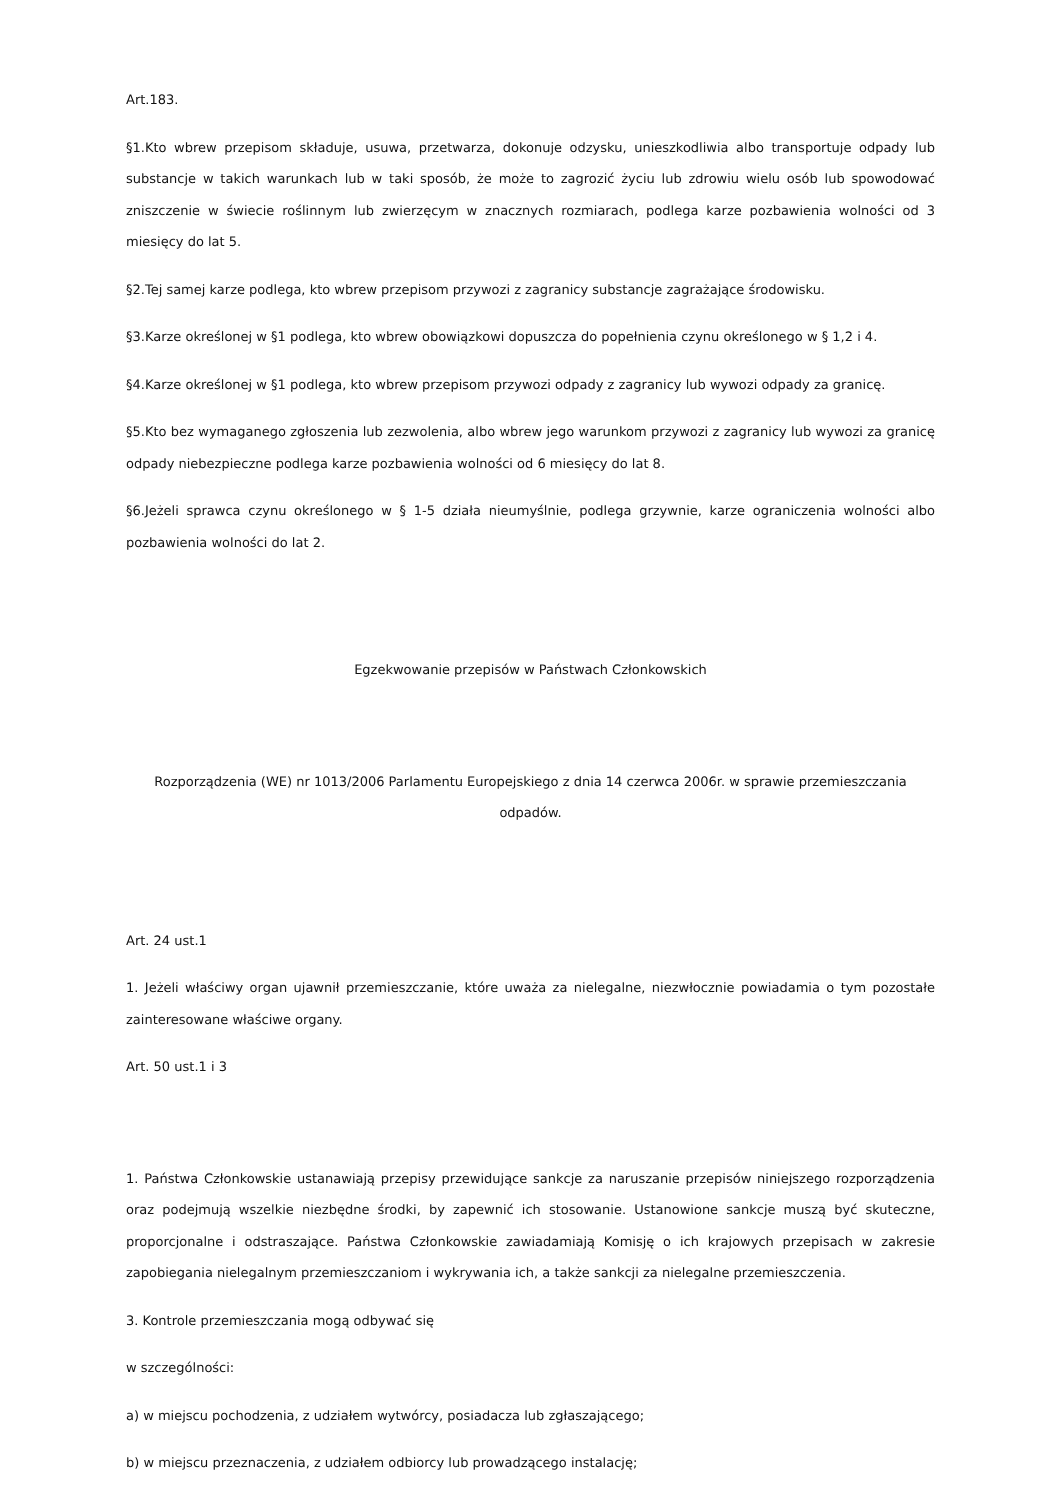Art.183.
§1.Kto wbrew przepisom składuje, usuwa, przetwarza, dokonuje odzysku, unieszkodliwia albo transportuje odpady lub substancje w takich warunkach lub w taki sposób, że może to zagrozić życiu lub zdrowiu wielu osób lub spowodować zniszczenie w świecie roślinnym lub zwierzęcym w znacznych rozmiarach, podlega karze pozbawienia wolności od 3 miesięcy do lat 5.
§2.Tej samej karze podlega, kto wbrew przepisom przywozi z zagranicy substancje zagrażające środowisku.
§3.Karze określonej w §1 podlega, kto wbrew obowiązkowi dopuszcza do popełnienia czynu określonego w § 1,2 i 4.
§4.Karze określonej w §1 podlega, kto wbrew przepisom przywozi odpady z zagranicy lub wywozi odpady za granicę.
§5.Kto bez wymaganego zgłoszenia lub zezwolenia, albo wbrew jego warunkom przywozi z zagranicy lub wywozi za granicę odpady niebezpieczne podlega karze pozbawienia wolności od 6 miesięcy do lat 8.
§6.Jeżeli sprawca czynu określonego w § 1-5 działa nieumyślnie, podlega grzywnie, karze ograniczenia wolności albo pozbawienia wolności do lat 2.
Egzekwowanie przepisów w Państwach Członkowskich
Rozporządzenia (WE) nr 1013/2006 Parlamentu Europejskiego z dnia 14 czerwca 2006r. w sprawie przemieszczania odpadów.
Art. 24 ust.1
1. Jeżeli właściwy organ ujawnił przemieszczanie, które uważa za nielegalne, niezwłocznie powiadamia o tym pozostałe zainteresowane właściwe organy.
Art. 50 ust.1 i 3
1. Państwa Członkowskie ustanawiają przepisy przewidujące sankcje za naruszanie przepisów niniejszego rozporządzenia oraz podejmują wszelkie niezbędne środki, by zapewnić ich stosowanie. Ustanowione sankcje muszą być skuteczne, proporcjonalne i odstraszające. Państwa Członkowskie zawiadamiają Komisję o ich krajowych przepisach w zakresie zapobiegania nielegalnym przemieszczaniom i wykrywania ich, a także sankcji za nielegalne przemieszczenia.
3. Kontrole przemieszczania mogą odbywać się
w szczególności:
a) w miejscu pochodzenia, z udziałem wytwórcy, posiadacza lub zgłaszającego;
b) w miejscu przeznaczenia, z udziałem odbiorcy lub prowadzącego instalację;